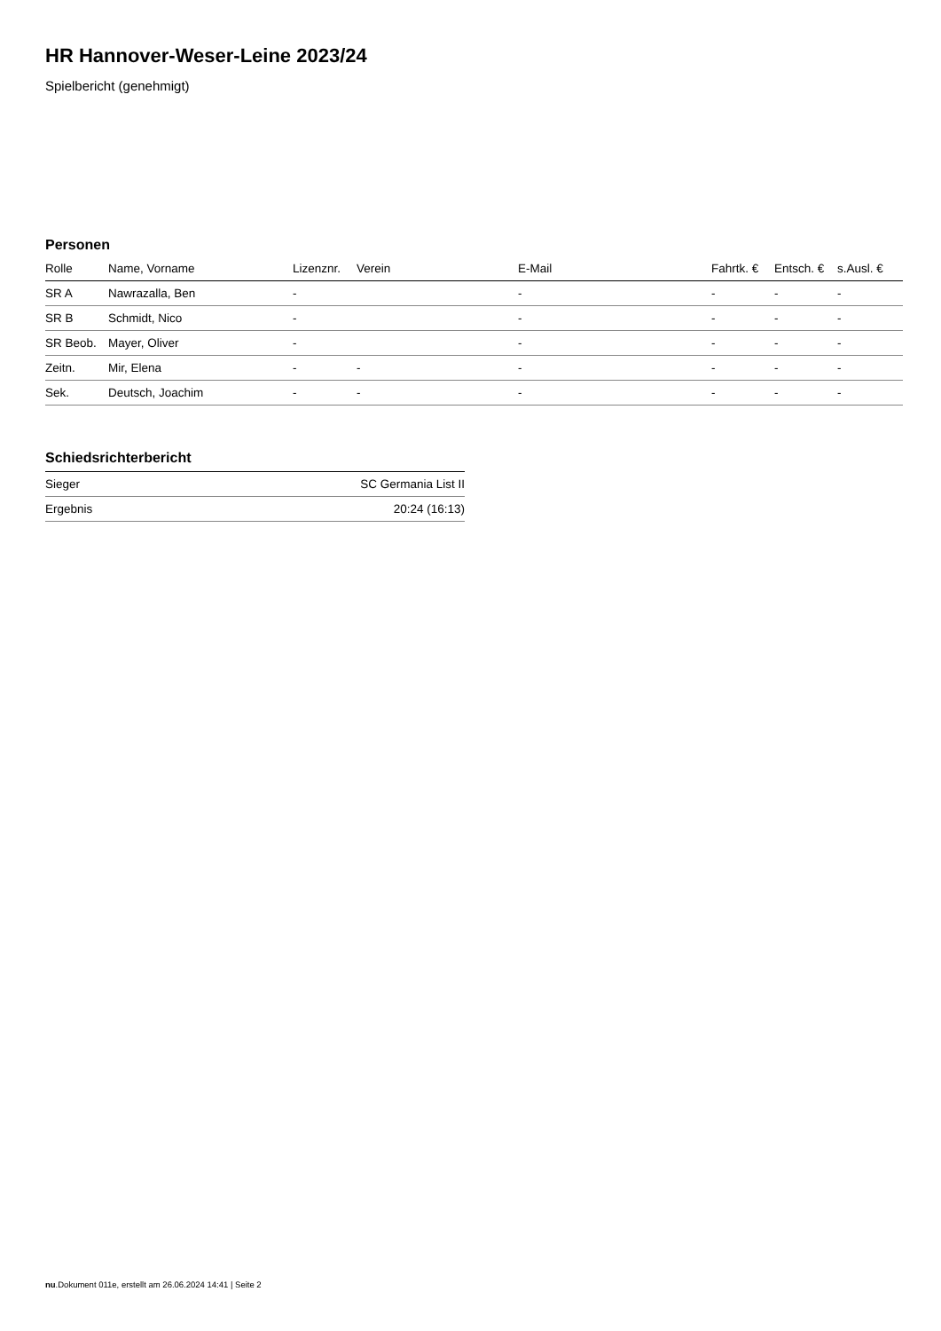HR Hannover-Weser-Leine 2023/24
Spielbericht (genehmigt)
Personen
| Rolle | Name, Vorname | Lizenznr. | Verein | E-Mail | Fahrtk. € | Entsch. € | s.Ausl. € |
| --- | --- | --- | --- | --- | --- | --- | --- |
| SR A | Nawrazalla, Ben | - | | - | - | - | - |
| SR B | Schmidt, Nico | - | | - | - | - | - |
| SR Beob. | Mayer, Oliver | - | | - | - | - | - |
| Zeitn. | Mir, Elena | - | - | - | - | - | - |
| Sek. | Deutsch, Joachim | - | - | - | - | - | - |
Schiedsrichterbericht
| Sieger | SC Germania List II |
| Ergebnis | 20:24 (16:13) |
nu.Dokument 011e, erstellt am 26.06.2024 14:41 | Seite 2